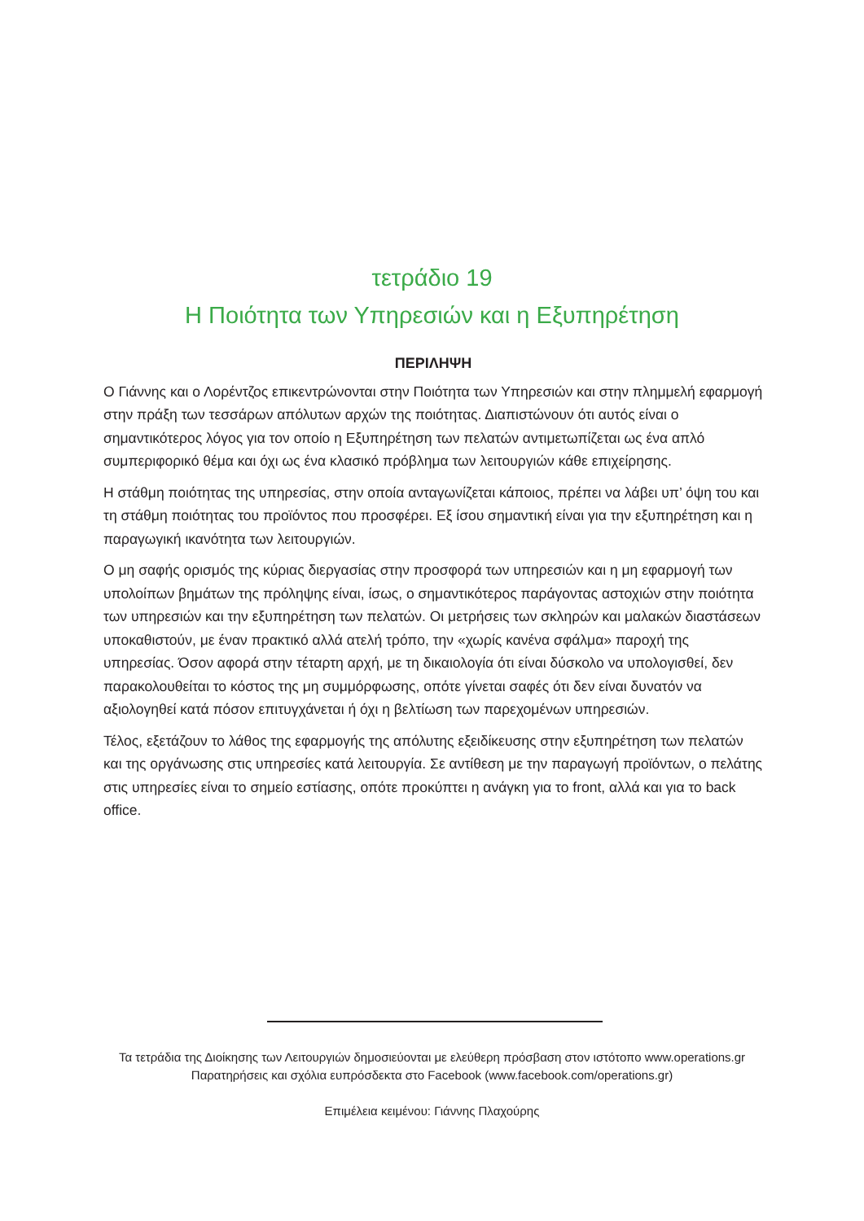τετράδιο 19
Η Ποιότητα των Υπηρεσιών και η Εξυπηρέτηση
ΠΕΡΙΛΗΨΗ
Ο Γιάννης και ο Λορέντζος επικεντρώνονται στην Ποιότητα των Υπηρεσιών και στην πλημμελή εφαρμογή στην πράξη των τεσσάρων απόλυτων αρχών της ποιότητας. Διαπιστώνουν ότι αυτός είναι ο σημαντικότερος λόγος για τον οποίο η Εξυπηρέτηση των πελατών αντιμετωπίζεται ως ένα απλό συμπεριφορικό θέμα και όχι ως ένα κλασικό πρόβλημα των λειτουργιών κάθε επιχείρησης.
Η στάθμη ποιότητας της υπηρεσίας, στην οποία ανταγωνίζεται κάποιος, πρέπει να λάβει υπ’ όψη του και τη στάθμη ποιότητας του προϊόντος που προσφέρει. Εξ ίσου σημαντική είναι για την εξυπηρέτηση και η παραγωγική ικανότητα των λειτουργιών.
Ο μη σαφής ορισμός της κύριας διεργασίας στην προσφορά των υπηρεσιών και η μη εφαρμογή των υπολοίπων βημάτων της πρόληψης είναι, ίσως, ο σημαντικότερος παράγοντας αστοχιών στην ποιότητα των υπηρεσιών και την εξυπηρέτηση των πελατών. Οι μετρήσεις των σκληρών και μαλακών διαστάσεων υποκαθιστούν, με έναν πρακτικό αλλά ατελή τρόπο, την «χωρίς κανένα σφάλμα» παροχή της υπηρεσίας. Όσον αφορά στην τέταρτη αρχή, με τη δικαιολογία ότι είναι δύσκολο να υπολογισθεί, δεν παρακολουθείται το κόστος της μη συμμόρφωσης, οπότε γίνεται σαφές ότι δεν είναι δυνατόν να αξιολογηθεί κατά πόσον επιτυγχάνεται ή όχι η βελτίωση των παρεχομένων υπηρεσιών.
Τέλος, εξετάζουν το λάθος της εφαρμογής της απόλυτης εξειδίκευσης στην εξυπηρέτηση των πελατών και της οργάνωσης στις υπηρεσίες κατά λειτουργία. Σε αντίθεση με την παραγωγή προϊόντων, ο πελάτης στις υπηρεσίες είναι το σημείο εστίασης, οπότε προκύπτει η ανάγκη για το front, αλλά και για το back office.
Τα τετράδια της Διοίκησης των Λειτουργιών δημοσιεύονται με ελεύθερη πρόσβαση στον ιστότοπο www.operations.gr
Παρατηρήσεις και σχόλια ευπρόσδεκτα στο Facebook (www.facebook.com/operations.gr)
Επιμέλεια κειμένου: Γιάννης Πλαχούρης